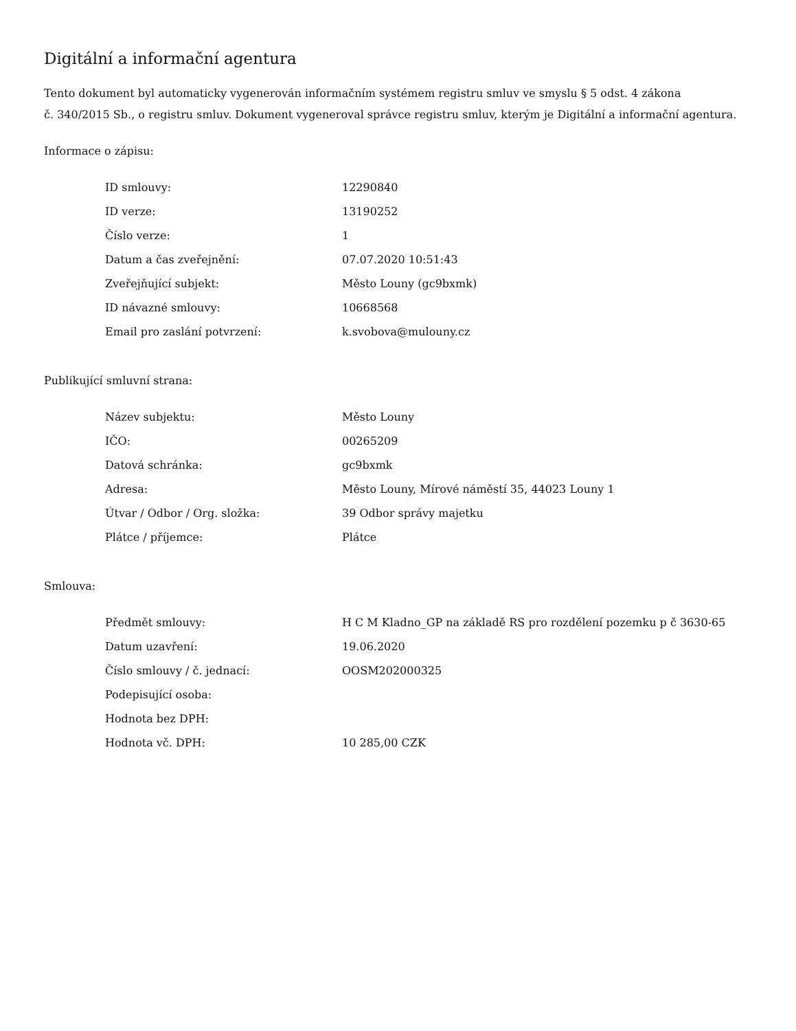Digitální a informační agentura
Tento dokument byl automaticky vygenerován informačním systémem registru smluv ve smyslu § 5 odst. 4 zákona
č. 340/2015 Sb., o registru smluv. Dokument vygeneroval správce registru smluv, kterým je Digitální a informační agentura.
Informace o zápisu:
| ID smlouvy: | 12290840 |
| ID verze: | 13190252 |
| Číslo verze: | 1 |
| Datum a čas zveřejnění: | 07.07.2020 10:51:43 |
| Zveřejňující subjekt: | Město Louny (gc9bxmk) |
| ID návazné smlouvy: | 10668568 |
| Email pro zaslání potvrzení: | k.svobova@mulouny.cz |
Publikující smluvní strana:
| Název subjektu: | Město Louny |
| IČO: | 00265209 |
| Datová schránka: | gc9bxmk |
| Adresa: | Město Louny, Mírové náměstí 35, 44023 Louny 1 |
| Útvar / Odbor / Org. složka: | 39 Odbor správy majetku |
| Plátce / příjemce: | Plátce |
Smlouva:
| Předmět smlouvy: | H C M Kladno_GP na základě RS pro rozdělení pozemku p č 3630-65 |
| Datum uzavření: | 19.06.2020 |
| Číslo smlouvy / č. jednací: | OOSM202000325 |
| Podepisující osoba: | |
| Hodnota bez DPH: | |
| Hodnota vč. DPH: | 10 285,00 CZK |